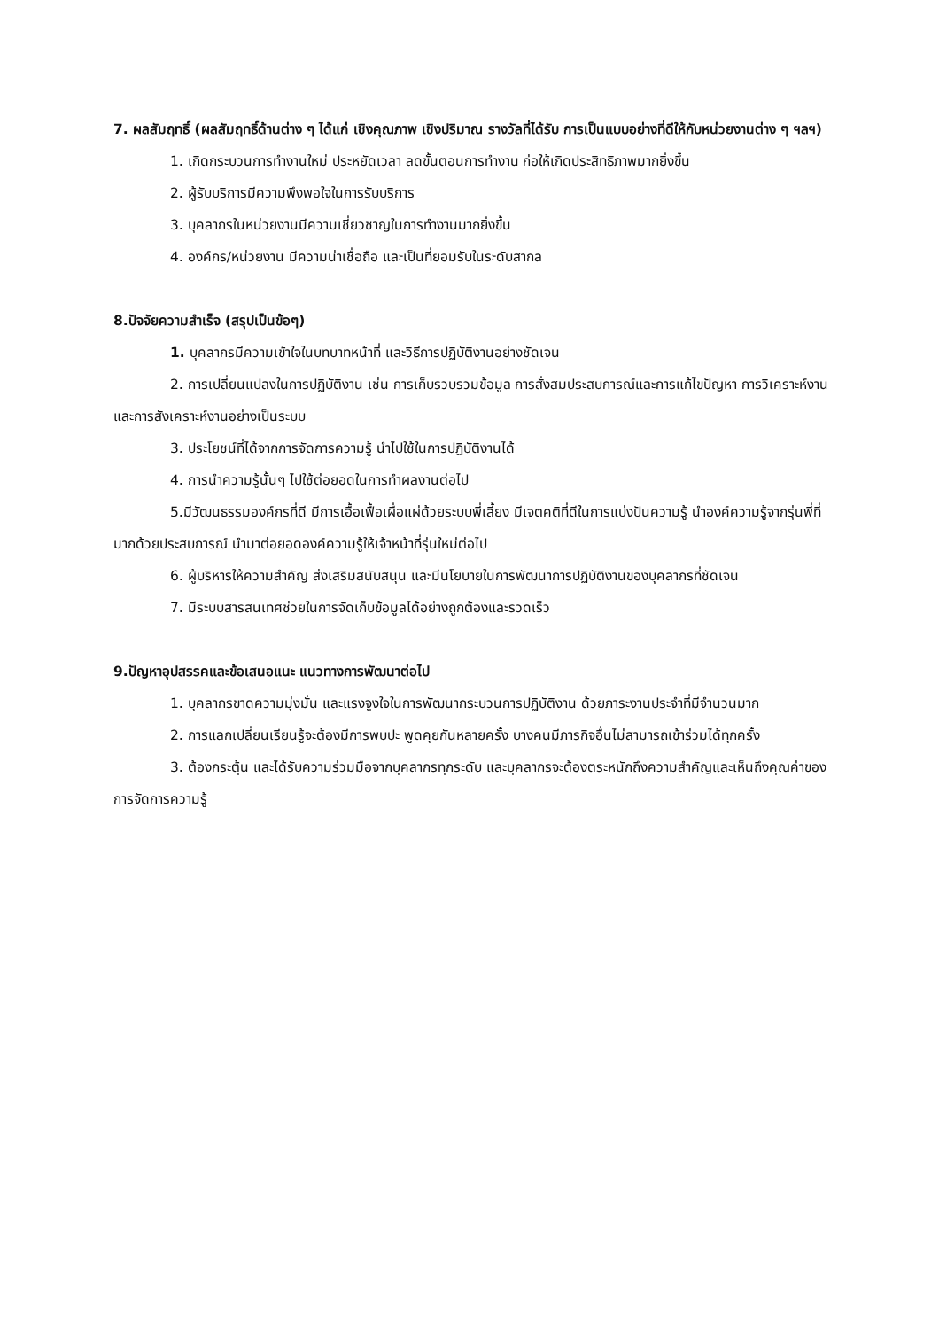7. ผลสัมฤทธิ์ (ผลสัมฤทธิ์ด้านต่าง ๆ ได้แก่ เชิงคุณภาพ เชิงปริมาณ รางวัลที่ได้รับ การเป็นแบบอย่างที่ดีให้กับหน่วยงานต่าง ๆ ฯลฯ)
1. เกิดกระบวนการทำงานใหม่ ประหยัดเวลา ลดขั้นตอนการทำงาน ก่อให้เกิดประสิทธิภาพมากยิ่งขึ้น
2. ผู้รับบริการมีความพึงพอใจในการรับบริการ
3. บุคลากรในหน่วยงานมีความเชี่ยวชาญในการทำงานมากยิ่งขึ้น
4. องค์กร/หน่วยงาน มีความน่าเชื่อถือ และเป็นที่ยอมรับในระดับสากล
8.ปัจจัยความสำเร็จ (สรุปเป็นข้อๆ)
1. บุคลากรมีความเข้าใจในบทบาทหน้าที่ และวิธีการปฏิบัติงานอย่างชัดเจน
2. การเปลี่ยนแปลงในการปฏิบัติงาน เช่น การเก็บรวบรวมข้อมูล การสั่งสมประสบการณ์และการแก้ไขปัญหา การวิเคราะห์งานและการสังเคราะห์งานอย่างเป็นระบบ
3. ประโยชน์ที่ได้จากการจัดการความรู้ นำไปใช้ในการปฏิบัติงานได้
4. การนำความรู้นั้นๆ ไปใช้ต่อยอดในการทำผลงานต่อไป
5.มีวัฒนธรรมองค์กรที่ดี มีการเอื้อเฟื้อเผื่อแผ่ด้วยระบบพี่เลี้ยง มีเจตคติที่ดีในการแบ่งปันความรู้ นำองค์ความรู้จากรุ่นพี่ที่มากด้วยประสบการณ์ นำมาต่อยอดองค์ความรู้ให้เจ้าหน้าที่รุ่นใหม่ต่อไป
6. ผู้บริหารให้ความสำคัญ ส่งเสริมสนับสนุน และมีนโยบายในการพัฒนาการปฏิบัติงานของบุคลากรที่ชัดเจน
7. มีระบบสารสนเทศช่วยในการจัดเก็บข้อมูลได้อย่างถูกต้องและรวดเร็ว
9.ปัญหาอุปสรรคและข้อเสนอแนะ แนวทางการพัฒนาต่อไป
1. บุคลากรขาดความมุ่งมั่น และแรงจูงใจในการพัฒนากระบวนการปฏิบัติงาน ด้วยภาระงานประจำที่มีจำนวนมาก
2. การแลกเปลี่ยนเรียนรู้จะต้องมีการพบปะ พูดคุยกันหลายครั้ง บางคนมีภารกิจอื่นไม่สามารถเข้าร่วมได้ทุกครั้ง
3. ต้องกระตุ้น และได้รับความร่วมมือจากบุคลากรทุกระดับ และบุคลากรจะต้องตระหนักถึงความสำคัญและเห็นถึงคุณค่าของการจัดการความรู้